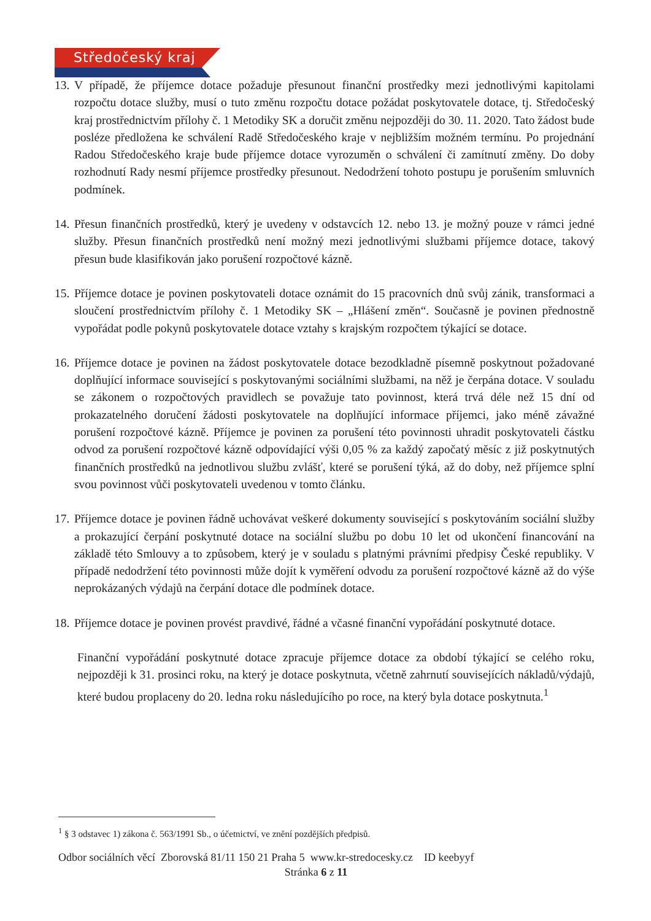Středočeský kraj
13. V případě, že příjemce dotace požaduje přesunout finanční prostředky mezi jednotlivými kapitolami rozpočtu dotace služby, musí o tuto změnu rozpočtu dotace požádat poskytovatele dotace, tj. Středočeský kraj prostřednictvím přílohy č. 1 Metodiky SK a doručit změnu nejpozději do 30. 11. 2020. Tato žádost bude posléze předložena ke schválení Radě Středočeského kraje v nejbližším možném termínu. Po projednání Radou Středočeského kraje bude příjemce dotace vyrozuměn o schválení či zamítnutí změny. Do doby rozhodnutí Rady nesmí příjemce prostředky přesunout. Nedodržení tohoto postupu je porušením smluvních podmínek.
14. Přesun finančních prostředků, který je uvedeny v odstavcích 12. nebo 13. je možný pouze v rámci jedné služby. Přesun finančních prostředků není možný mezi jednotlivými službami příjemce dotace, takový přesun bude klasifikován jako porušení rozpočtové kázně.
15. Příjemce dotace je povinen poskytovateli dotace oznámit do 15 pracovních dnů svůj zánik, transformaci a sloučení prostřednictvím přílohy č. 1 Metodiky SK – „Hlášení změn“. Současně je povinen přednostně vypořádat podle pokynů poskytovatele dotace vztahy s krajským rozpočtem týkající se dotace.
16. Příjemce dotace je povinen na žádost poskytovatele dotace bezodkladně písemně poskytnout požadované doplňující informace související s poskytovanými sociálními službami, na něž je čerpána dotace. V souladu se zákonem o rozpočtových pravidlech se považuje tato povinnost, která trvá déle než 15 dní od prokazatelného doručení žádosti poskytovatele na doplňující informace příjemci, jako méně závažné porušení rozpočtové kázně. Příjemce je povinen za porušení této povinnosti uhradit poskytovateli částku odvod za porušení rozpočtové kázně odpovídající výši 0,05 % za každý započatý měsíc z již poskytnutých finančních prostředků na jednotlivou službu zvlášť, které se porušení týká, až do doby, než příjemce splní svou povinnost vůči poskytovateli uvedenou v tomto článku.
17. Příjemce dotace je povinen řádně uchovávat veškeré dokumenty související s poskytováním sociální služby a prokazující čerpání poskytnuté dotace na sociální službu po dobu 10 let od ukončení financování na základě této Smlouvy a to způsobem, který je v souladu s platnými právními předpisy České republiky. V případě nedodržení této povinnosti může dojít k vyměření odvodu za porušení rozpočtové kázně až do výše neprokázaných výdajů na čerpání dotace dle podmínek dotace.
18. Příjemce dotace je povinen provést pravdivé, řádné a včasné finanční vypořádání poskytnuté dotace.
Finanční vypořádání poskytnuté dotace zpracuje příjemce dotace za období týkající se celého roku, nejpozději k 31. prosinci roku, na který je dotace poskytnuta, včetně zahrnutí souvisejících nákladů/výdajů, které budou proplaceny do 20. ledna roku následujícího po roce, na který byla dotace poskytnuta.<sup>1</sup>
<sup>1</sup> § 3 odstavec 1) zákona č. 563/1991 Sb., o účetnictví, ve znění pozdějších předpisů.
Odbor sociálních věcí Zborovská 81/11 150 21 Praha 5 www.kr-stredocesky.cz ID keebyyf
Stránka 6 z 11